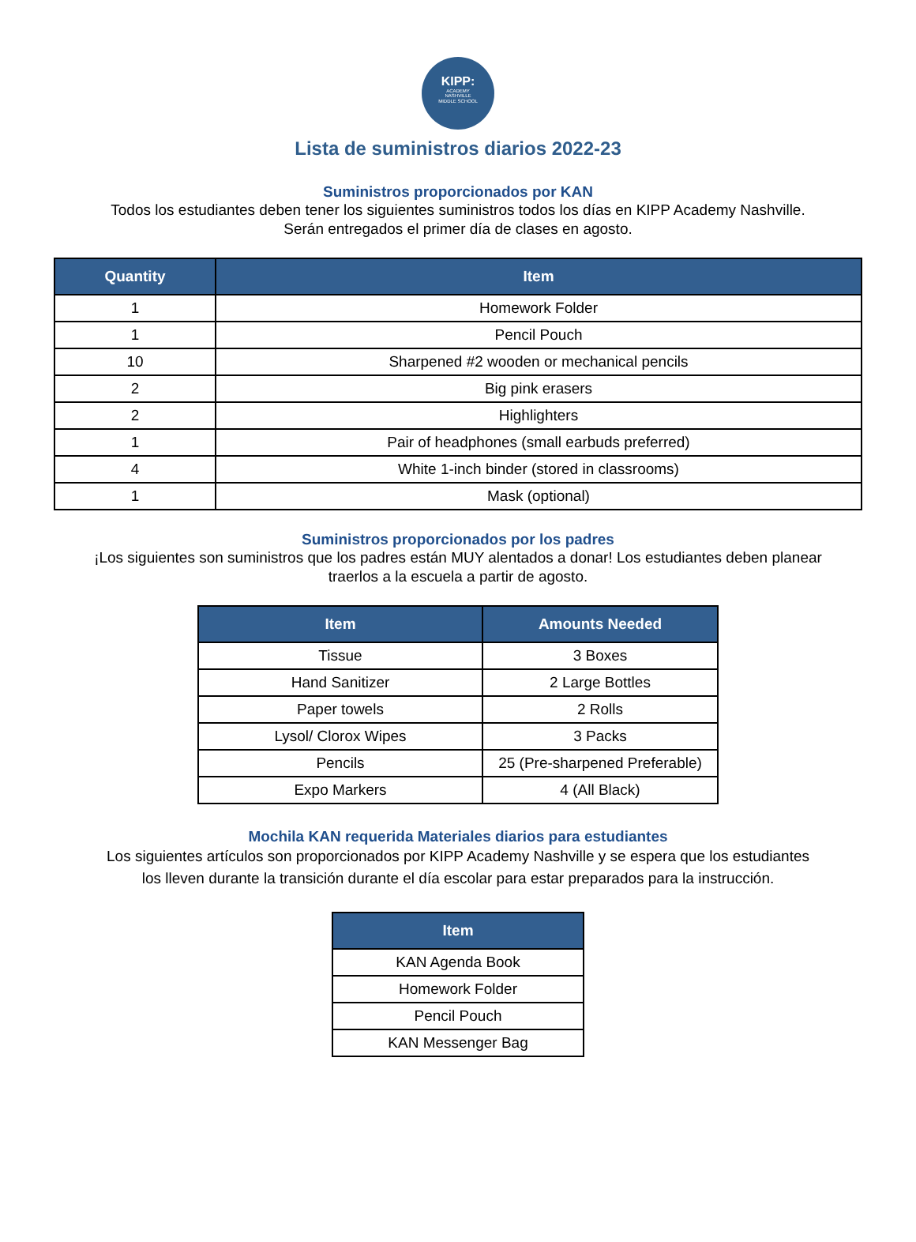KIPP:
ACADEMY
NASHVILLE
MIDDLE SCHOOL
Lista de suministros diarios 2022-23
Suministros proporcionados por KAN
Todos los estudiantes deben tener los siguientes suministros todos los días en KIPP Academy Nashville.
Serán entregados el primer día de clases en agosto.
| Quantity | Item |
| --- | --- |
| 1 | Homework Folder |
| 1 | Pencil Pouch |
| 10 | Sharpened #2 wooden or mechanical pencils |
| 2 | Big pink erasers |
| 2 | Highlighters |
| 1 | Pair of headphones (small earbuds preferred) |
| 4 | White 1-inch binder (stored in classrooms) |
| 1 | Mask (optional) |
Suministros proporcionados por los padres
¡Los siguientes son suministros que los padres están MUY alentados a donar! Los estudiantes deben planear
traerlos a la escuela a partir de agosto.
| Item | Amounts Needed |
| --- | --- |
| Tissue | 3 Boxes |
| Hand Sanitizer | 2 Large Bottles |
| Paper towels | 2 Rolls |
| Lysol/ Clorox Wipes | 3 Packs |
| Pencils | 25 (Pre-sharpened Preferable) |
| Expo Markers | 4 (All Black) |
Mochila KAN requerida Materiales diarios para estudiantes
Los siguientes artículos son proporcionados por KIPP Academy Nashville y se espera que los estudiantes
los lleven durante la transición durante el día escolar para estar preparados para la instrucción.
| Item |
| --- |
| KAN Agenda Book |
| Homework Folder |
| Pencil Pouch |
| KAN Messenger Bag |